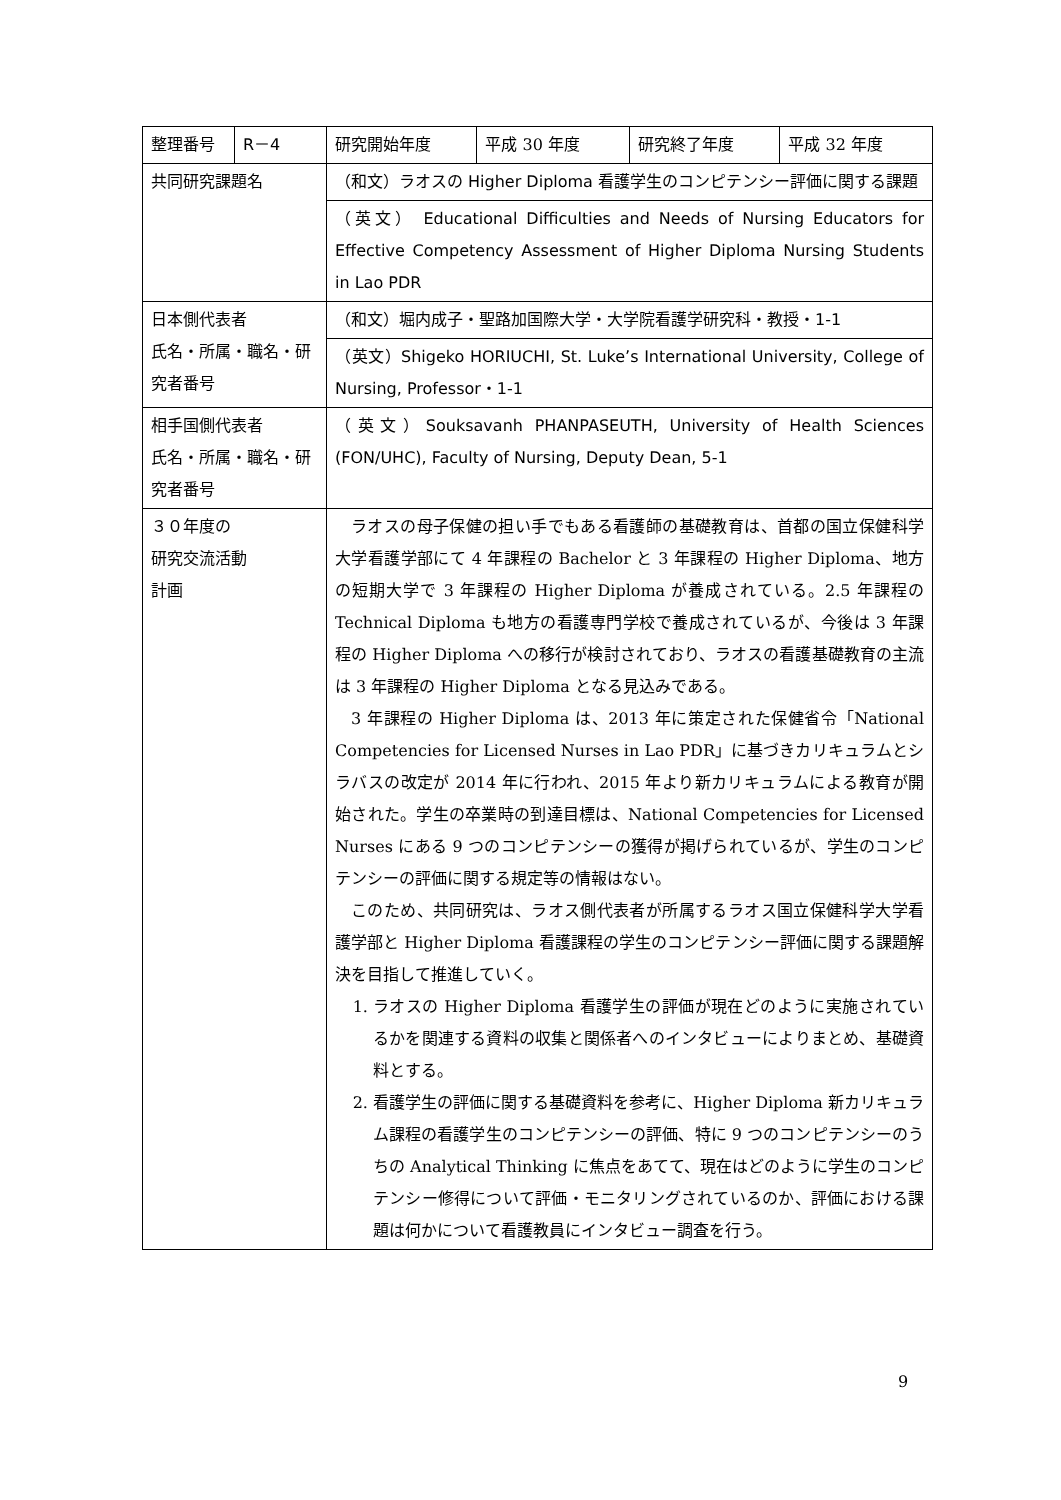| 整理番号 | R－4 | 研究開始年度 | 平成 30 年度 | 研究終了年度 | 平成 32 年度 |
| 共同研究課題名 | | （和文）ラオスの Higher Diploma 看護学生のコンピテンシー評価に関する課題 | | | |
| | | （英文） Educational Difficulties and Needs of Nursing Educators for Effective Competency Assessment of Higher Diploma Nursing Students in Lao PDR | | | |
| 日本側代表者 氏名・所属・職名・研究者番号 | | （和文）堀内成子・聖路加国際大学・大学院看護学研究科・教授・1-1 | | | |
| | | （英文）Shigeko HORIUCHI, St. Luke’s International University, College of Nursing, Professor・1-1 | | | |
| 相手国側代表者 氏名・所属・職名・研究者番号 | | （英文）Souksavanh PHANPASEUTH, University of Health Sciences (FON/UHC), Faculty of Nursing, Deputy Dean, 5-1 | | | |
| ３０年度の 研究交流活動 計画 | | ラオスの母子保健の担い手でもある看護師の基礎教育は、首都の国立保健科学大学看護学部にて 4 年課程の Bachelor と 3 年課程の Higher Diploma、地方の短期大学で 3 年課程の Higher Diploma が養成されている。2.5 年課程の Technical Diploma も地方の看護専門学校で養成されているが、今後は 3 年課程の Higher Diploma への移行が検討されており、ラオスの看護基礎教育の主流は 3 年課程の Higher Diploma となる見込みである。 3 年課程の Higher Diploma は、2013 年に策定された保健省令「National Competencies for Licensed Nurses in Lao PDR」に基づきカリキュラムとシラバスの改定が 2014 年に行われ、2015 年より新カリキュラムによる教育が開始された。学生の卒業時の到達目標は、National Competencies for Licensed Nurses にある 9 つのコンピテンシーの獲得が掲げられているが、学生のコンピテンシーの評価に関する規定等の情報はない。 このため、共同研究は、ラオス側代表者が所属するラオス国立保健科学大学看護学部と Higher Diploma 看護課程の学生のコンピテンシー評価に関する課題解決を目指して推進していく。 1. ラオスの Higher Diploma 看護学生の評価が現在どのように実施されているかを関連する資料の収集と関係者へのインタビューによりまとめ、基礎資料とする。 2. 看護学生の評価に関する基礎資料を参考に、Higher Diploma 新カリキュラム課程の看護学生のコンピテンシーの評価、特に 9 つのコンピテンシーのうちの Analytical Thinking に焦点をあてて、現在はどのように学生のコンピテンシー修得について評価・モニタリングされているのか、評価における課題は何かについて看護教員にインタビュー調査を行う。 | | | |
9